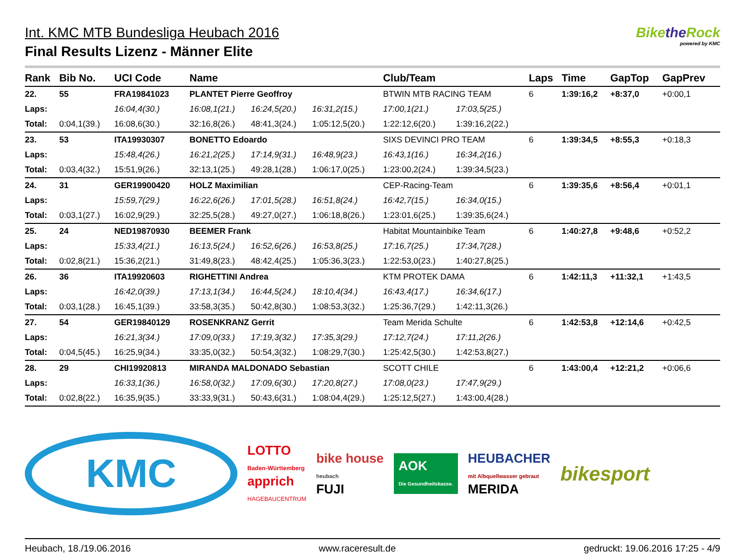Int. KMC MTB Bundesliga Heubach 2016
Final Results Lizenz - Männer Elite
Bikethe Rock
powered by KMC
| Rank | Bib No. | UCI Code | Name | | | Club/Team | | Laps | Time | GapTop | GapPrev |
| --- | --- | --- | --- | --- | --- | --- | --- | --- | --- | --- | --- |
| 22. | 55 | FRA19841023 | PLANTET Pierre Geoffroy | | | BTWIN MTB RACING TEAM | | 6 | 1:39:16,2 | +8:37,0 | +0:00,1 |
| Laps: | | 16:04,4(30.) | 16:08,1(21.) | 16:24,5(20.) | 16:31,2(15.) | 17:00,1(21.) | 17:03,5(25.) | | | | |
| Total: | 0:04,1(39.) | 16:08,6(30.) | 32:16,8(26.) | 48:41,3(24.) | 1:05:12,5(20.) | 1:22:12,6(20.) | 1:39:16,2(22.) | | | | |
| 23. | 53 | ITA19930307 | BONETTO Edoardo | | | SIXS DEVINCI PRO TEAM | | 6 | 1:39:34,5 | +8:55,3 | +0:18,3 |
| Laps: | | 15:48,4(26.) | 16:21,2(25.) | 17:14,9(31.) | 16:48,9(23.) | 16:43,1(16.) | 16:34,2(16.) | | | | |
| Total: | 0:03,4(32.) | 15:51,9(26.) | 32:13,1(25.) | 49:28,1(28.) | 1:06:17,0(25.) | 1:23:00,2(24.) | 1:39:34,5(23.) | | | | |
| 24. | 31 | GER19900420 | HOLZ Maximilian | | | CEP-Racing-Team | | 6 | 1:39:35,6 | +8:56,4 | +0:01,1 |
| Laps: | | 15:59,7(29.) | 16:22,6(26.) | 17:01,5(28.) | 16:51,8(24.) | 16:42,7(15.) | 16:34,0(15.) | | | | |
| Total: | 0:03,1(27.) | 16:02,9(29.) | 32:25,5(28.) | 49:27,0(27.) | 1:06:18,8(26.) | 1:23:01,6(25.) | 1:39:35,6(24.) | | | | |
| 25. | 24 | NED19870930 | BEEMER Frank | | | Habitat Mountainbike Team | | 6 | 1:40:27,8 | +9:48,6 | +0:52,2 |
| Laps: | | 15:33,4(21.) | 16:13,5(24.) | 16:52,6(26.) | 16:53,8(25.) | 17:16,7(25.) | 17:34,7(28.) | | | | |
| Total: | 0:02,8(21.) | 15:36,2(21.) | 31:49,8(23.) | 48:42,4(25.) | 1:05:36,3(23.) | 1:22:53,0(23.) | 1:40:27,8(25.) | | | | |
| 26. | 36 | ITA19920603 | RIGHETTINI Andrea | | | KTM PROTEK DAMA | | 6 | 1:42:11,3 | +11:32,1 | +1:43,5 |
| Laps: | | 16:42,0(39.) | 17:13,1(34.) | 16:44,5(24.) | 18:10,4(34.) | 16:43,4(17.) | 16:34,6(17.) | | | | |
| Total: | 0:03,1(28.) | 16:45,1(39.) | 33:58,3(35.) | 50:42,8(30.) | 1:08:53,3(32.) | 1:25:36,7(29.) | 1:42:11,3(26.) | | | | |
| 27. | 54 | GER19840129 | ROSENKRANZ Gerrit | | | Team Merida Schulte | | 6 | 1:42:53,8 | +12:14,6 | +0:42,5 |
| Laps: | | 16:21,3(34.) | 17:09,0(33.) | 17:19,3(32.) | 17:35,3(29.) | 17:12,7(24.) | 17:11,2(26.) | | | | |
| Total: | 0:04,5(45.) | 16:25,9(34.) | 33:35,0(32.) | 50:54,3(32.) | 1:08:29,7(30.) | 1:25:42,5(30.) | 1:42:53,8(27.) | | | | |
| 28. | 29 | CHI19920813 | MIRANDA MALDONADO Sebastian | | | SCOTT CHILE | | 6 | 1:43:00,4 | +12:21,2 | +0:06,6 |
| Laps: | | 16:33,1(36.) | 16:58,0(32.) | 17:09,6(30.) | 17:20,8(27.) | 17:08,0(23.) | 17:47,9(29.) | | | | |
| Total: | 0:02,8(22.) | 16:35,9(35.) | 33:33,9(31.) | 50:43,6(31.) | 1:08:04,4(29.) | 1:25:12,5(27.) | 1:43:00,4(28.) | | | | |
KMC
LOTTO
Baden-Württemberg
apprich
HAGEBAUCENTRUM
bike house
heubach
FUJI
AOK
Die Gesundheitskasse.
HEUBACHER
mit Albquellwasser gebraut
MERIDA
bikesport
Heubach, 18./19.06.2016 www.raceresult.de gedruckt: 19.06.2016 17:25 - 4/9